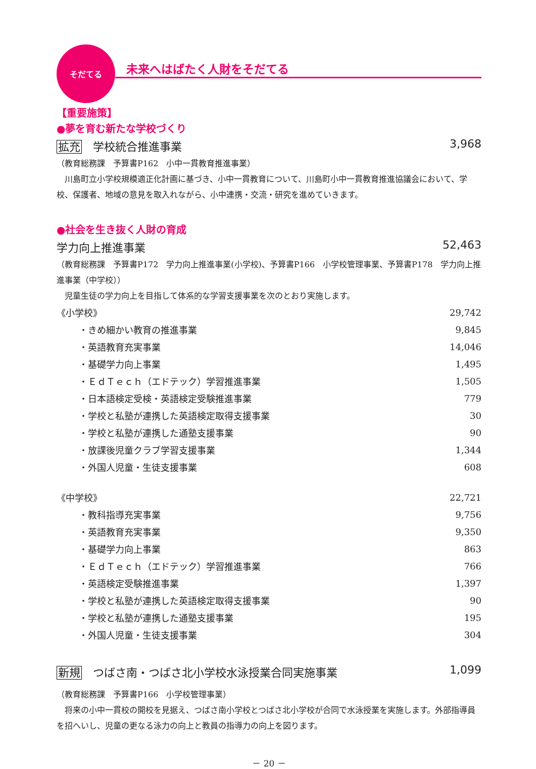そだてる
未来へはばたく人財をそだてる
【重要施策】
●夢を育む新たな学校づくり
拡充 学校統合推進事業 3,968
（教育総務課　予算書P162　小中一貫教育推進事業）
　川島町立小学校規模適正化計画に基づき、小中一貫教育について、川島町小中一貫教育推進協議会において、学校、保護者、地域の意見を取入れながら、小中連携・交流・研究を進めていきます。
●社会を生き抜く人財の育成
学力向上推進事業 52,463
（教育総務課　予算書P172　学力向上推進事業(小学校)、予算書P166　小学校管理事業、予算書P178　学力向上推進事業（中学校））
　児童生徒の学力向上を目指して体系的な学習支援事業を次のとおり実施します。
| 《小学校》 | 29,742 |
| ・きめ細かい教育の推進事業 | 9,845 |
| ・英語教育充実事業 | 14,046 |
| ・基礎学力向上事業 | 1,495 |
| ・ＥｄＴｅｃｈ（エドテック）学習推進事業 | 1,505 |
| ・日本語検定受検・英語検定受験推進事業 | 779 |
| ・学校と私塾が連携した英語検定取得支援事業 | 30 |
| ・学校と私塾が連携した通塾支援事業 | 90 |
| ・放課後児童クラブ学習支援事業 | 1,344 |
| ・外国人児童・生徒支援事業 | 608 |
| 《中学校》 | 22,721 |
| ・教科指導充実事業 | 9,756 |
| ・英語教育充実事業 | 9,350 |
| ・基礎学力向上事業 | 863 |
| ・ＥｄＴｅｃｈ（エドテック）学習推進事業 | 766 |
| ・英語検定受験推進事業 | 1,397 |
| ・学校と私塾が連携した英語検定取得支援事業 | 90 |
| ・学校と私塾が連携した通塾支援事業 | 195 |
| ・外国人児童・生徒支援事業 | 304 |
新規 つばさ南・つばさ北小学校水泳授業合同実施事業 1,099
（教育総務課　予算書P166　小学校管理事業）
　将来の小中一貫校の開校を見据え、つばさ南小学校とつばさ北小学校が合同で水泳授業を実施します。外部指導員を招へいし、児童の更なる泳力の向上と教員の指導力の向上を図ります。
－ 20 －